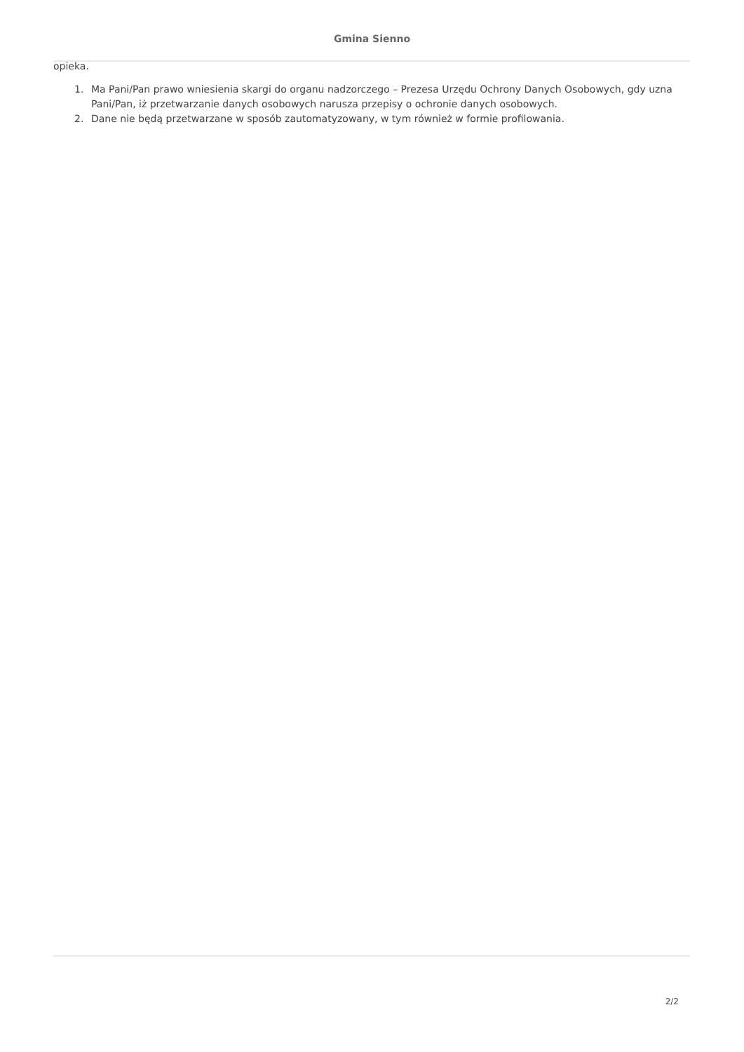Gmina Sienno
opieka.
1. Ma Pani/Pan prawo wniesienia skargi do organu nadzorczego – Prezesa Urzędu Ochrony Danych Osobowych, gdy uzna Pani/Pan, iż przetwarzanie danych osobowych narusza przepisy o ochronie danych osobowych.
2. Dane nie będą przetwarzane w sposób zautomatyzowany, w tym również w formie profilowania.
2/2